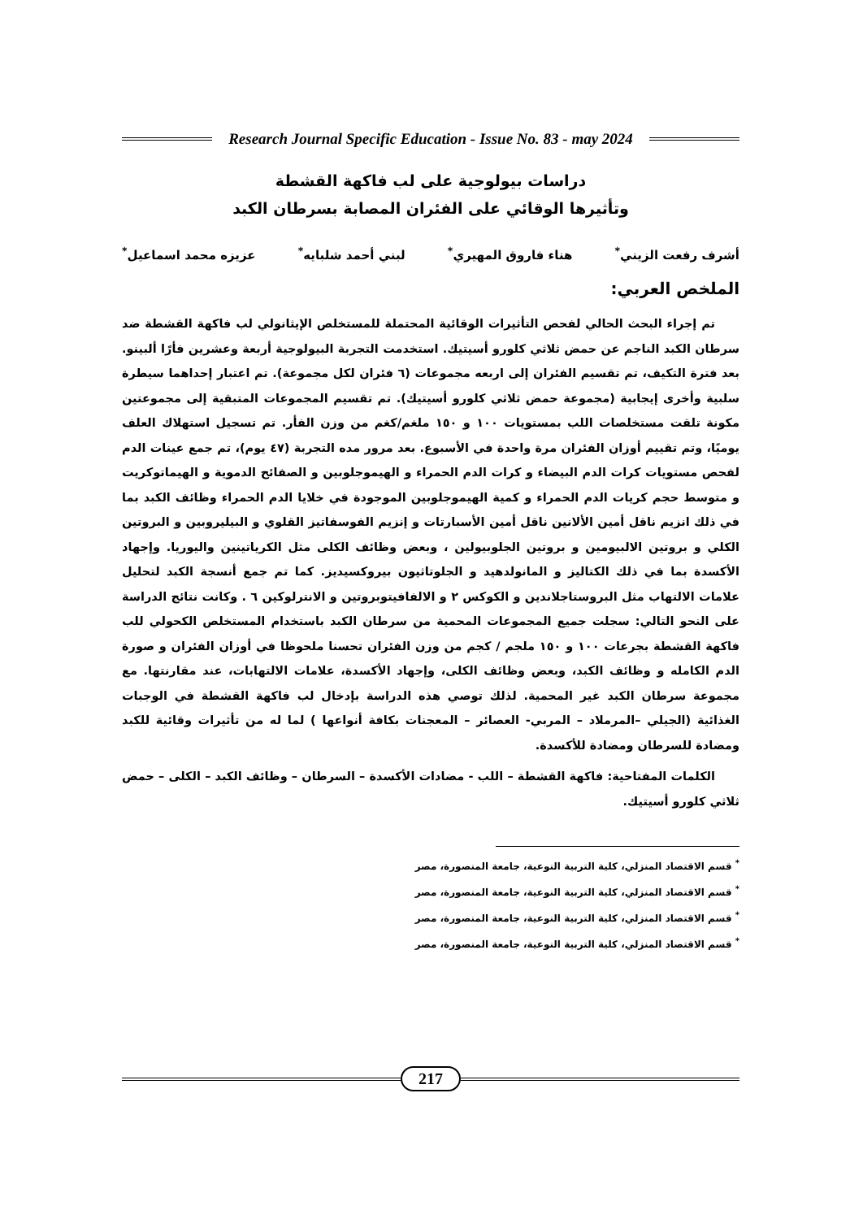Research Journal Specific Education - Issue No. 83 - may 2024
دراسات بيولوجية على لب فاكهة القشطة
وتأثيرها الوقائي على الفئران المصابة بسرطان الكبد
أشرف رفعت الزيني<sup>*</sup> هناء فاروق المهيري<sup>*</sup> لبني أحمد شلبايه<sup>*</sup> عزيزه محمد اسماعيل<sup>*</sup>
الملخص العربي:
تم إجراء البحث الحالي لفحص التأثيرات الوقائية المحتملة للمستخلص الإيثانولي لب فاكهة القشطة ضد سرطان الكبد الناجم عن حمض ثلاثي كلورو أسيتيك. استخدمت التجربة البيولوجية أربعة وعشرين فأرًا ألبينو. بعد فترة التكيف، تم تقسيم الفئران إلى اربعه مجموعات (٦ فئران لكل مجموعة). تم اعتبار إحداهما سيطرة سلبية وأخرى إيجابية (مجموعة حمض ثلاثي كلورو أسيتيك). تم تقسيم المجموعات المتبقية إلى مجموعتين مكونة تلقت مستخلصات اللب بمستويات ١٠٠ و ١٥٠ ملغم/كغم من وزن الفأر. تم تسجيل استهلاك العلف يوميًا، وتم تقييم أوزان الفئران مرة واحدة في الأسبوع. بعد مرور مده التجربة (٤٧ يوم)، تم جمع عينات الدم لفحص مستويات كرات الدم البيضاء و كرات الدم الحمراء و الهيموجلوبين و الصفائح الدموية و الهيماتوكريت و متوسط حجم كريات الدم الحمراء و كمية الهيموجلوبين الموجودة في خلايا الدم الحمراء وظائف الكبد بما في ذلك انزيم ناقل أمين الألانين ناقل أمين الأسبارتات و إنزيم الفوسفاتيز القلوي و البيليروبين و البروتين الكلي و بروتين الالبيومين و بروتين الجلوبيولين ، وبعض وظائف الكلى مثل الكرياتينين واليوريا. وإجهاد الأكسدة بما في ذلك الكتاليز و المانولدهيد و الجلوتاثيون بيروكسيديز. كما تم جمع أنسجة الكبد لتحليل علامات الالتهاب مثل البروستاجلاندين و الكوكس ٢ و الالفافيتوبروتين و الانترلوكين ٦ . وكانت نتائج الدراسة على النحو التالي: سجلت جميع المجموعات المحمية من سرطان الكبد باستخدام المستخلص الكحولي للب فاكهة القشطة بجرعات ١٠٠ و ١٥٠ ملجم / كجم من وزن الفئران تحسنا ملحوظا في أوزان الفئران و صورة الدم الكامله و وظائف الكبد، وبعض وظائف الكلى، وإجهاد الأكسدة، علامات الالتهابات، عند مقارنتها. مع مجموعة سرطان الكبد غير المحمية. لذلك توصي هذه الدراسة بإدخال لب فاكهة القشطة في الوجبات الغذائية (الجيلي –المرملاد – المربي- العصائر – المعجنات بكافة أنواعها ) لما له من تأثيرات وقائية للكبد ومضادة للسرطان ومضادة للأكسدة.
الكلمات المفتاحية: فاكهة القشطة – اللب - مضادات الأكسدة – السرطان – وظائف الكبد – الكلى – حمض ثلاثي كلورو أسيتيك.
<sup>*</sup> قسم الاقتصاد المنزلي، كلية التربية النوعية، جامعة المنصورة، مصر
<sup>*</sup> قسم الاقتصاد المنزلي، كلية التربية النوعية، جامعة المنصورة، مصر
<sup>*</sup> قسم الاقتصاد المنزلي، كلية التربية النوعية، جامعة المنصورة، مصر
<sup>*</sup> قسم الاقتصاد المنزلي، كلية التربية النوعية، جامعة المنصورة، مصر
217